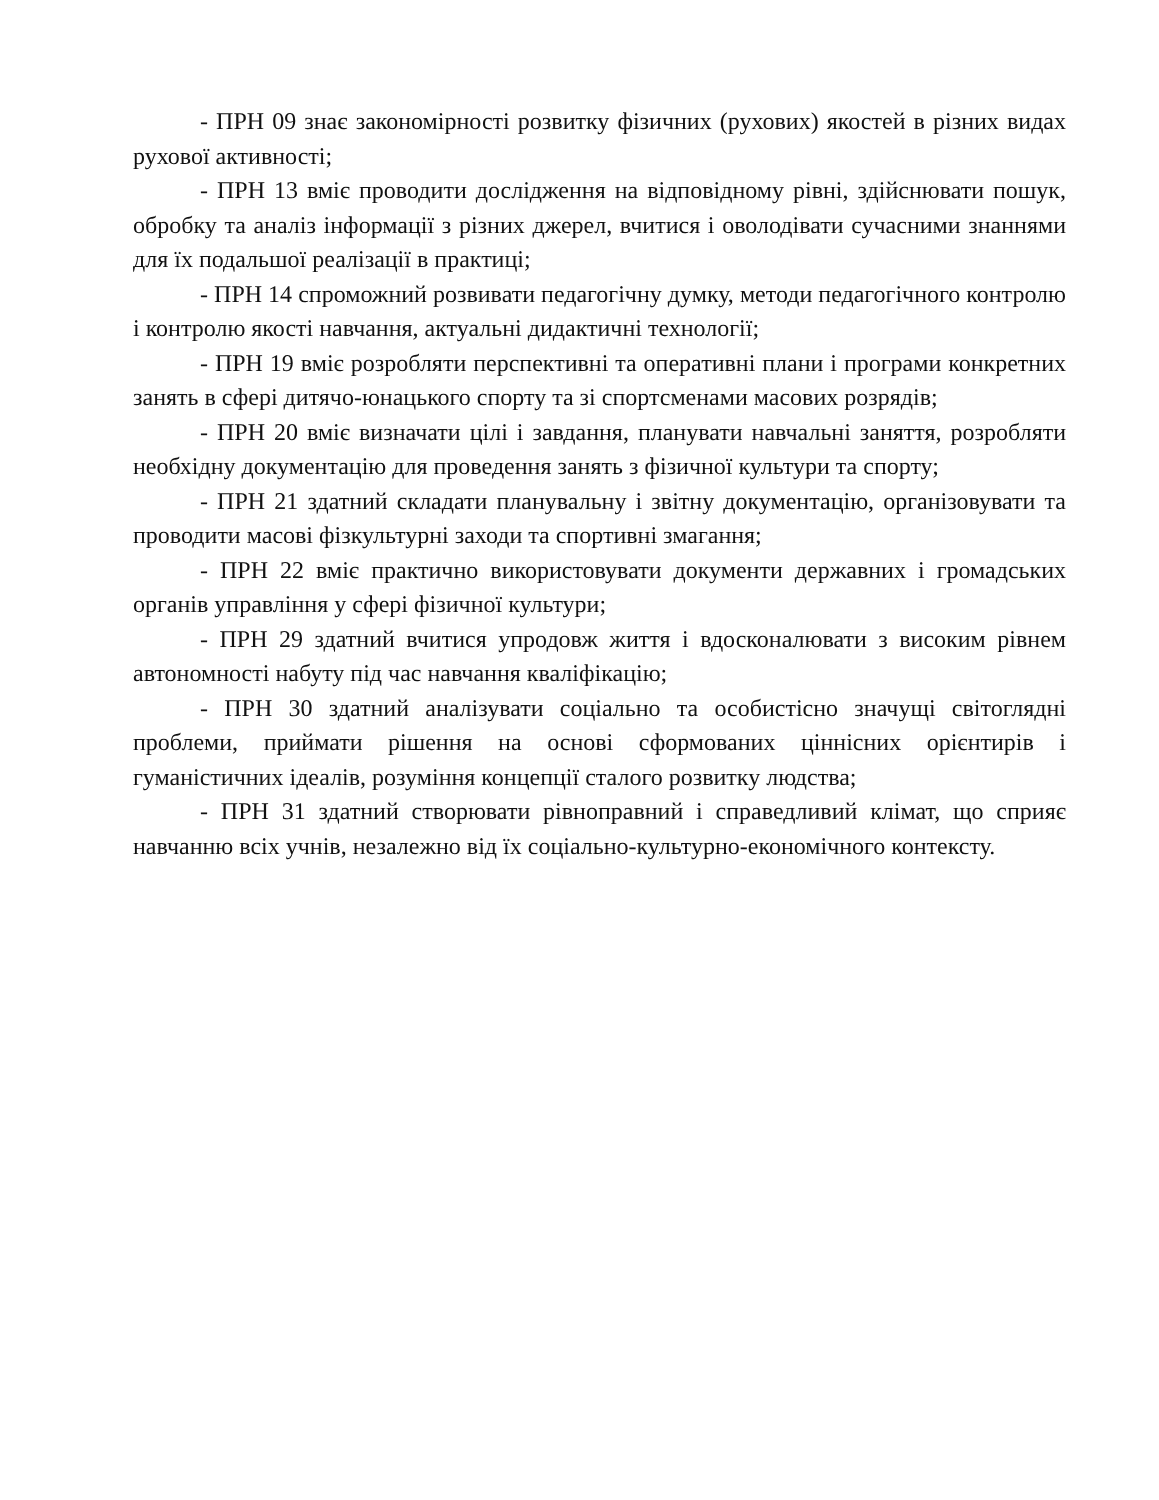- ПРН 09 знає закономірності розвитку фізичних (рухових) якостей в різних видах рухової активності;
- ПРН 13 вміє проводити дослідження на відповідному рівні, здійснювати пошук, обробку та аналіз інформації з різних джерел, вчитися і оволодівати сучасними знаннями для їх подальшої реалізації в практиці;
- ПРН 14 спроможний розвивати педагогічну думку, методи педагогічного контролю і контролю якості навчання, актуальні дидактичні технології;
- ПРН 19 вміє розробляти перспективні та оперативні плани і програми конкретних занять в сфері дитячо-юнацького спорту та зі спортсменами масових розрядів;
- ПРН 20 вміє визначати цілі і завдання, планувати навчальні заняття, розробляти необхідну документацію для проведення занять з фізичної культури та спорту;
- ПРН 21 здатний складати планувальну і звітну документацію, організовувати та проводити масові фізкультурні заходи та спортивні змагання;
- ПРН 22 вміє практично використовувати документи державних і громадських органів управління у сфері фізичної культури;
- ПРН 29 здатний вчитися упродовж життя і вдосконалювати з високим рівнем автономності набуту під час навчання кваліфікацію;
- ПРН 30 здатний аналізувати соціально та особистісно значущі світоглядні проблеми, приймати рішення на основі сформованих ціннісних орієнтирів і гуманістичних ідеалів, розуміння концепції сталого розвитку людства;
- ПРН 31 здатний створювати рівноправний і справедливий клімат, що сприяє навчанню всіх учнів, незалежно від їх соціально-культурно-економічного контексту.